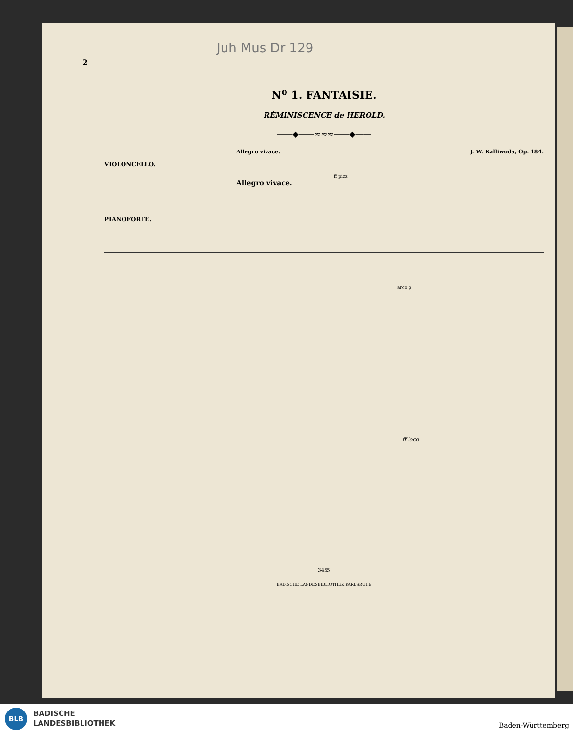Juh Mus Dr 129
2
N<sup>o</sup> 1. FANTAISIE.
RÉMINISCENCE de HEROLD.
――◆――≈≈≈――◆――
Allegro vivace. J. W. Kalliwoda, Op. 184.
VIOLONCELLO.
ff pizz.
Allegro vivace.
PIANOFORTE.
arco p
ff loco
3455
BADISCHE LANDESBIBLIOTHEK KARLSRUHE
BLB
BADISCHE
LANDESBIBLIOTHEK
Baden-Württemberg